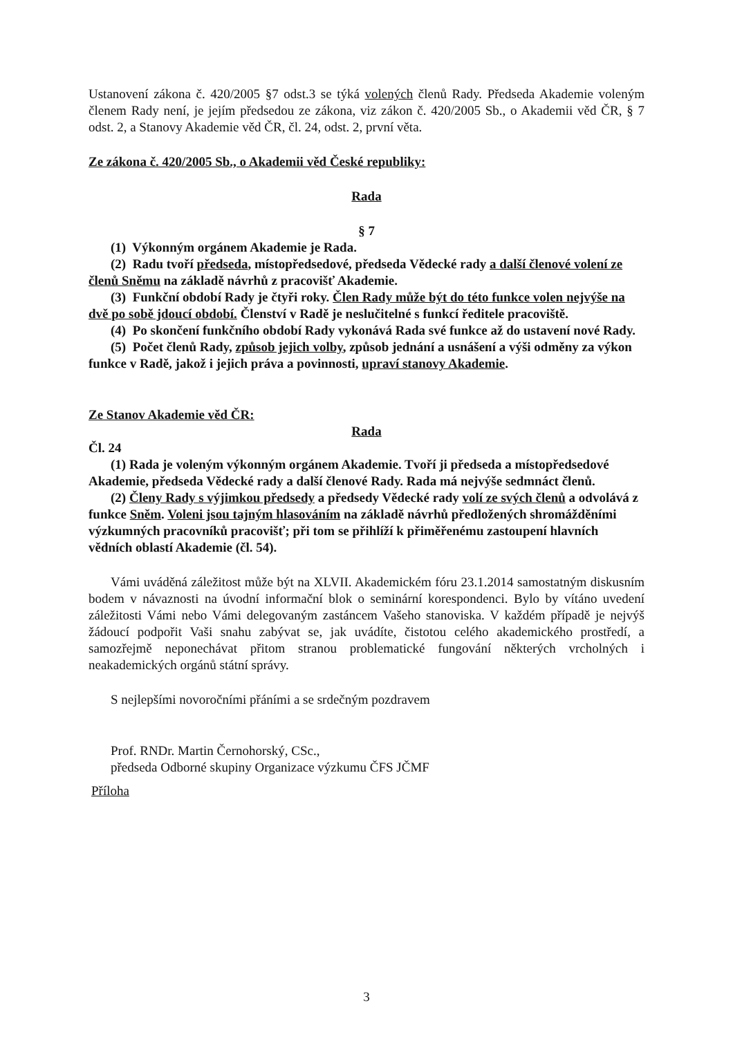Ustanovení zákona č. 420/2005 §7 odst.3 se týká volených členů Rady. Předseda Akademie voleným členem Rady není, je jejím předsedou ze zákona, viz zákon č. 420/2005 Sb., o Akademii věd ČR, § 7 odst. 2, a Stanovy Akademie věd ČR, čl. 24, odst. 2, první věta.
Ze zákona č. 420/2005 Sb., o Akademii věd České republiky:
Rada
§ 7
(1) Výkonným orgánem Akademie je Rada.
(2) Radu tvoří předseda, místopředsedové, předseda Vědecké rady a další členové volení ze členů Sněmu na základě návrhů z pracovišť Akademie.
(3) Funkční období Rady je čtyři roky. Člen Rady může být do této funkce volen nejvýše na dvě po sobě jdoucí období. Členství v Radě je neslučitelné s funkcí ředitele pracoviště.
(4) Po skončení funkčního období Rady vykonává Rada své funkce až do ustavení nové Rady.
(5) Počet členů Rady, způsob jejich volby, způsob jednání a usnášení a výši odměny za výkon funkce v Radě, jakož i jejich práva a povinnosti, upraví stanovy Akademie.
Ze Stanov Akademie věd ČR:
Rada
Čl. 24
(1) Rada je voleným výkonným orgánem Akademie. Tvoří ji předseda a místopředsedové Akademie, předseda Vědecké rady a další členové Rady. Rada má nejvýše sedmnáct členů.
(2) Členy Rady s výjimkou předsedy a předsedy Vědecké rady volí ze svých členů a odvolává z funkce Sněm. Voleni jsou tajným hlasováním na základě návrhů předložených shromážděními výzkumných pracovníků pracovišť; při tom se přihlíží k přiměřenému zastoupení hlavních vědních oblastí Akademie (čl. 54).
Vámi uváděná záležitost může být na XLVII. Akademickém fóru 23.1.2014 samostatným diskusním bodem v návaznosti na úvodní informační blok o seminární korespondenci. Bylo by vítáno uvedení záležitosti Vámi nebo Vámi delegovaným zastáncem Vašeho stanoviska. V každém případě je nejvýš žádoucí podpořit Vaši snahu zabývat se, jak uvádíte, čistotou celého akademického prostředí, a samozřejmě neponechávat přitom stranou problematické fungování některých vrcholných i neakademických orgánů státní správy.
S nejlepšími novoročními přáními a se srdečným pozdravem
Prof. RNDr. Martin Černohorský, CSc.,
předseda Odborné skupiny Organizace výzkumu ČFS JČMF
Příloha
3